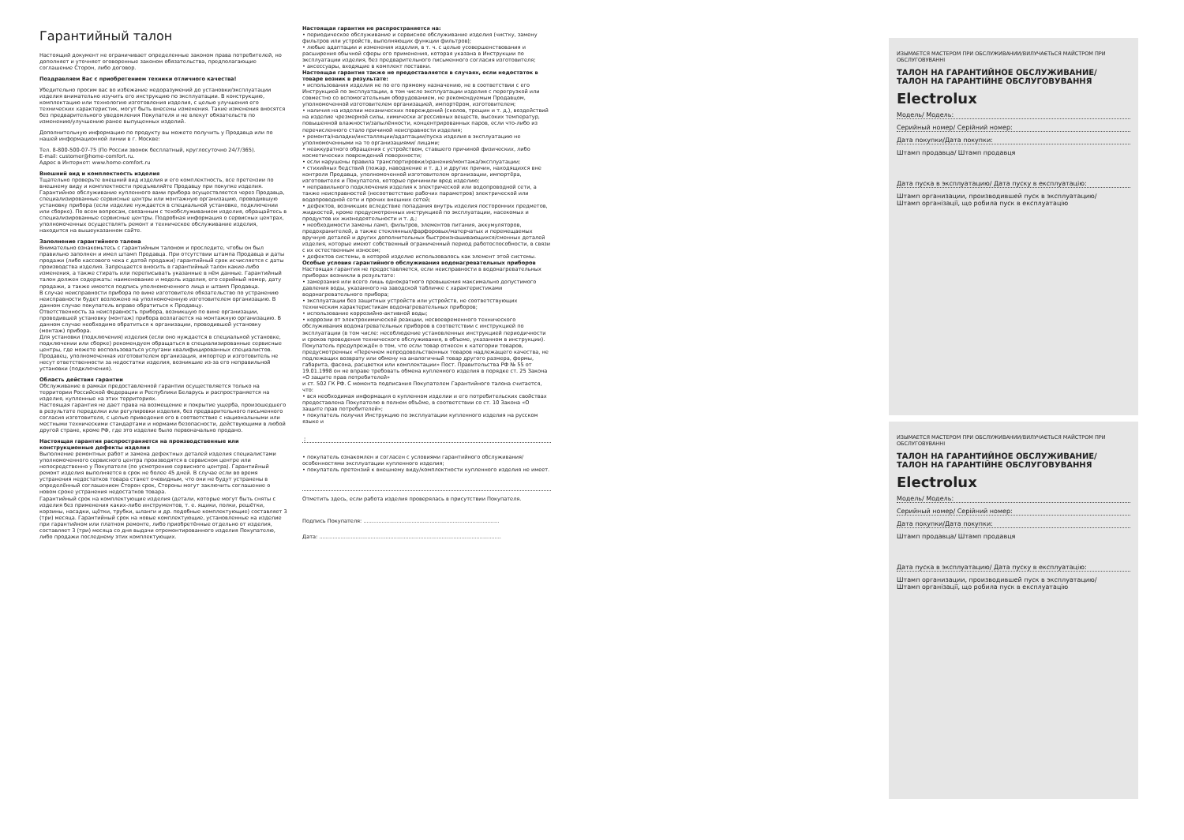Гарантийный талон
Настоящий документ не ограничивает определенные законом права потребителей, но дополняет и уточняет оговоренные законом обязательства, предполагающие соглашение Сторон, либо договор.
Поздравляем Вас с приобретением техники отличного качества!
Убедительно просим вас во избежание недоразумений до установки/эксплуатации изделия внимательно изучить его инструкцию по эксплуатации. В конструкцию, комплектацию или технологию изготовления изделия, с целью улучшения его технических характеристик, могут быть внесены изменения. Такие изменения вносятся без предварительного уведомления Покупателя и не влекут обязательств по изменению/улучшению ранее выпущенных изделий.
Дополнительную информацию по продукту вы можете получить у Продавца или по нашей информационной линии в г. Москве:
Тел. 8-800-500-07-75 (По России звонок бесплатный, круглосуточно 24/7/365).
E-mail: customer@home-comfort.ru.
Адрес в Интернет: www.home-comfort.ru
Внешний вид и комплектность изделия
Тщательно проверьте внешний вид изделия и его комплектность, все претензии по внешнему виду и комплектности предъявляйте Продавцу при покупке изделия. Гарантийное обслуживание купленного вами прибора осуществляется через Продавца, специализированные сервисные центры или монтажную организацию, проводившую установку прибора (если изделие нуждается в специальной установке, подключении или сборке). По всем вопросам, связанным с техобслуживанием изделия, обращайтесь в специализированные сервисные центры. Подробная информация о сервисных центрах, уполномоченных осуществлять ремонт и техническое обслуживание изделия, находится на вышеуказанном сайте.
Заполнение гарантийного талона
Внимательно ознакомьтесь с гарантийным талоном и проследите, чтобы он был правильно заполнен и имел штамп Продавца. При отсутствии штампа Продавца и даты продажи (либо кассового чека с датой продажи) гарантийный срок исчисляется с даты производства изделия. Запрещается вносить в гарантийный талон какие-либо изменения, а также стирать или переписывать указанные в нём данные. Гарантийный талон должен содержать: наименование и модель изделия, его серийный номер, дату продажи, а также имеется подпись уполномоченного лица и штамп Продавца.
В случае неисправности прибора по вине изготовителя обязательство по устранению неисправности будет возложено на уполномоченную изготовителем организацию. В данном случае покупатель вправе обратиться к Продавцу.
Ответственность за неисправность прибора, возникшую по вине организации, проводившей установку (монтаж) прибора возлагается на монтажную организацию. В данном случае необходимо обратиться к организации, проводившей установку (монтаж) прибора.
Для установки (подключения) изделия (если оно нуждается в специальной установке, подключении или сборке) рекомендуем обращаться в специализированные сервисные центры, где можете воспользоваться услугами квалифицированных специалистов. Продавец, уполномоченная изготовителем организация, импортер и изготовитель не несут ответственности за недостатки изделия, возникшие из-за его неправильной установки (подключения).
Область действия гарантии
Обслуживание в рамках предоставленной гарантии осуществляется только на территории Российской Федерации и Республики Беларусь и распространяется на изделия, купленные на этих территориях.
Настоящая гарантия не дает права на возмещение и покрытие ущерба, произошедшего в результате переделки или регулировки изделия, без предварительного письменного согласия изготовителя, с целью приведения его в соответствие с национальными или местными техническими стандартами и нормами безопасности, действующими в любой другой стране, кроме РФ, где это изделие было первоначально продано.
Настоящая гарантия распространяется на производственные или конструкционные дефекты изделия
Выполнение ремонтных работ и замена дефектных деталей изделия специалистами уполномоченного сервисного центра производятся в сервисном центре или непосредственно у Покупателя (по усмотрению сервисного центра). Гарантийный ремонт изделия выполняется в срок не более 45 дней. В случае если во время устранения недостатков товара станет очевидным, что они не будут устранены в определённый соглашением Сторон срок, Стороны могут заключить соглашение о новом сроке устранения недостатков товара.
Гарантийный срок на комплектующие изделия (детали, которые могут быть сняты с изделия без применения каких-либо инструментов, т. е. ящики, полки, решётки, корзины, насадки, щётки, трубки, шланги и др. подобные комплектующие) составляет 3 (три) месяца. Гарантийный срок на новые комплектующие, установленные на изделие при гарантийном или платном ремонте, либо приобретённые отдельно от изделия, составляет 3 (три) месяца со дня выдачи отремонтированного изделия Покупателю, либо продажи последнему этих комплектующих.
Настоящая гарантия не распространяется на:
• периодическое обслуживание и сервисное обслуживание изделия (чистку, замену фильтров или устройств, выполняющих функции фильтров);
• любые адаптации и изменения изделия, в т. ч. с целью усовершенствования и расширения обычной сферы его применения, которая указана в Инструкции по эксплуатации изделия, без предварительного письменного согласия изготовителя;
• аксессуары, входящие в комплект поставки.
Настоящая гарантия также не предоставляется в случаях, если недостаток в товаре возник в результате:
• использования изделия не по его прямому назначению, не в соответствии с его Инструкцией по эксплуатации, в том числе эксплуатации изделия с перегрузкой или совместно со вспомогательным оборудованием, не рекомендуемым Продавцом, уполномоченной изготовителем организацией, импортёром, изготовителем;
• наличия на изделии механических повреждений (сколов, трещин и т. д.), воздействий на изделие чрезмерной силы, химически агрессивных веществ, высоких температур, повышенной влажности/запылённости, концентрированных паров, если что-либо из перечисленного стало причиной неисправности изделия;
• ремонта/наладки/инсталляции/адаптации/пуска изделия в эксплуатацию не уполномоченными на то организациями/ лицами;
• неаккуратного обращения с устройством, ставшего причиной физических, либо косметических повреждений поверхности;
• если нарушены правила транспортировки/хранения/монтажа/эксплуатации;
• стихийных бедствий (пожар, наводнение и т. д.) и других причин, находящихся вне контроля Продавца, уполномоченной изготовителем организации, импортёра, изготовителя и Покупателя, которые причинили вред изделию;
• неправильного подключения изделия к электрической или водопроводной сети, а также неисправностей (несоответствие рабочих параметров) электрической или водопроводной сети и прочих внешних сетей;
• дефектов, возникших вследствие попадания внутрь изделия посторонних предметов, жидкостей, кроме предусмотренных инструкцией по эксплуатации, насекомых и продуктов их жизнедеятельности и т. д.;
• необходимости замены ламп, фильтров, элементов питания, аккумуляторов, предохранителей, а также стеклянных/фарфоровых/матерчатых и перемещаемых вручную деталей и других дополнительных быстроизнашивающихся/сменных деталей изделия, которые имеют собственный ограниченный период работоспособности, в связи с их естественным износом;
• дефектов системы, в которой изделие использовалось как элемент этой системы.
Особые условия гарантийного обслуживания водонагревательных приборов
Настоящая гарантия не предоставляется, если неисправности в водонагревательных приборах возникли в результате:
• замерзания или всего лишь однократного превышения максимально допустимого давления воды, указанного на заводской табличке с характеристиками водонагревательного прибора;
• эксплуатации без защитных устройств или устройств, не соответствующих техническим характеристикам водонагревательных приборов;
• использование коррозийно-активной воды;
• коррозии от электрохимической реакции, несвоевременного технического обслуживания водонагревательных приборов в соответствии с инструкцией по эксплуатации (в том числе: несоблюдение установленных инструкцией периодичности и сроков проведения технического обслуживания, в объеме, указанном в инструкции).
Покупатель предупреждён о том, что если товар отнесен к категории товаров, предусмотренных «Перечнем непродовольственных товаров надлежащего качества, не подлежащих возврату или обмену на аналогичный товар другого размера, формы, габарита, фасона, расцветки или комплектации» Пост. Правительства РФ № 55 от 19.01.1998 он не вправе требовать обмена купленного изделия в порядке ст. 25 Закона «О защите прав потребителей»
и ст. 502 ГК РФ. С момента подписания Покупателем Гарантийного талона считается, что:
• вся необходимая информация о купленном изделии и его потребительских свойствах предоставлена Покупателю в полном объёме, в соответствии со ст. 10 Закона «О защите прав потребителей»;
• покупатель получил Инструкцию по эксплуатации купленного изделия на русском языке и
;
• покупатель ознакомлен и согласен с условиями гарантийного обслуживания/особенностями эксплуатации купленного изделия;
• покупатель претензий к внешнему виду/комплектности купленного изделия не имеет.
Отметить здесь, если работа изделия проверялась в присутствии Покупателя.
Подпись Покупателя: ..................................................................................
Дата: ..............................................................................................................
ИЗЫМАЕТСЯ МАСТЕРОМ ПРИ ОБСЛУЖИВАНИИ/ВИЛУЧАЄТЬСЯ МАЙСТРОМ ПРИ ОБСЛУГОВУВАННІ
ТАЛОН НА ГАРАНТИЙНОЕ ОБСЛУЖИВАНИЕ/
ТАЛОН НА ГАРАНТІЙНЕ ОБСЛУГОВУВАННЯ
Electrolux
Модель/ Модель:
Серийный номер/ Серійний номер:
Дата покупки/Дата покупки:
Штамп продавца/ Штамп продавця
Дата пуска в эксплуатацию/ Дата пуску в експлуатацію:
Штамп организации, производившей пуск в эксплуатацию/
Штамп організації, що робила пуск в експлуатацію
ИЗЫМАЕТСЯ МАСТЕРОМ ПРИ ОБСЛУЖИВАНИИ/ВИЛУЧАЄТЬСЯ МАЙСТРОМ ПРИ ОБСЛУГОВУВАННІ
ТАЛОН НА ГАРАНТИЙНОЕ ОБСЛУЖИВАНИЕ/
ТАЛОН НА ГАРАНТІЙНЕ ОБСЛУГОВУВАННЯ
Electrolux
Модель/ Модель:
Серийный номер/ Серійний номер:
Дата покупки/Дата покупки:
Штамп продавца/ Штамп продавця
Дата пуска в эксплуатацию/ Дата пуску в експлуатацію:
Штамп организации, производившей пуск в эксплуатацию/
Штамп організації, що робила пуск в експлуатацію